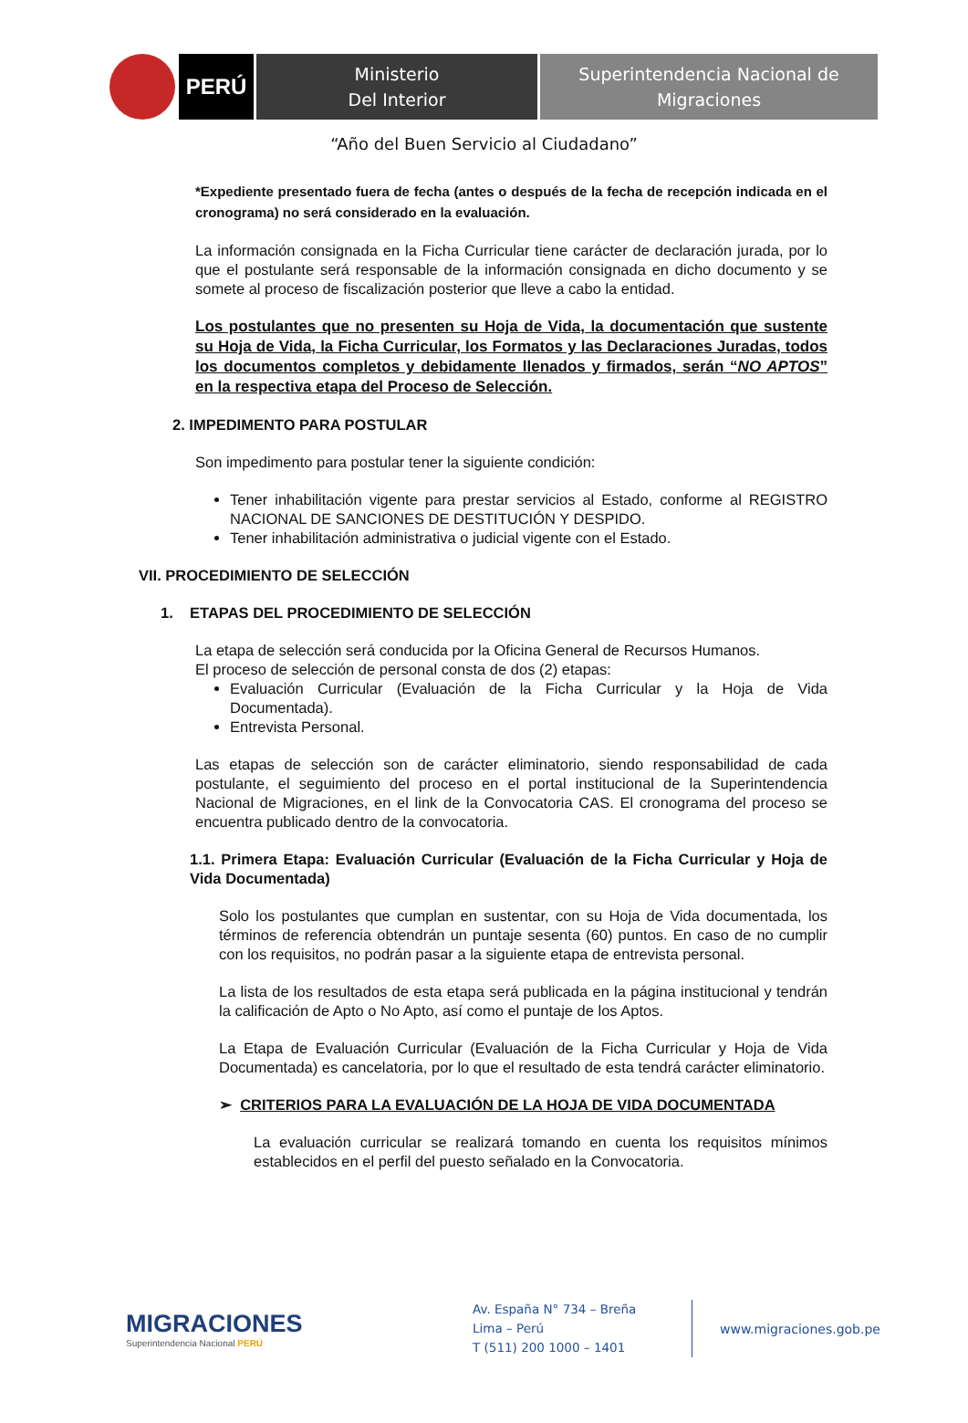PERÚ
Ministerio
Del Interior
Superintendencia Nacional de
Migraciones
“Año del Buen Servicio al Ciudadano”
*Expediente presentado fuera de fecha (antes o después de la fecha de recepción indicada en el cronograma) no será considerado en la evaluación.
La información consignada en la Ficha Curricular tiene carácter de declaración jurada, por lo que el postulante será responsable de la información consignada en dicho documento y se somete al proceso de fiscalización posterior que lleve a cabo la entidad.
Los postulantes que no presenten su Hoja de Vida, la documentación que sustente su Hoja de Vida, la Ficha Curricular, los Formatos y las Declaraciones Juradas, todos los documentos completos y debidamente llenados y firmados, serán “NO APTOS” en la respectiva etapa del Proceso de Selección.
2. IMPEDIMENTO PARA POSTULAR
Son impedimento para postular tener la siguiente condición:
Tener inhabilitación vigente para prestar servicios al Estado, conforme al REGISTRO NACIONAL DE SANCIONES DE DESTITUCIÓN Y DESPIDO.
Tener inhabilitación administrativa o judicial vigente con el Estado.
VII. PROCEDIMIENTO DE SELECCIÓN
1. ETAPAS DEL PROCEDIMIENTO DE SELECCIÓN
La etapa de selección será conducida por la Oficina General de Recursos Humanos.
El proceso de selección de personal consta de dos (2) etapas:
Evaluación Curricular (Evaluación de la Ficha Curricular y la Hoja de Vida Documentada).
Entrevista Personal.
Las etapas de selección son de carácter eliminatorio, siendo responsabilidad de cada postulante, el seguimiento del proceso en el portal institucional de la Superintendencia Nacional de Migraciones, en el link de la Convocatoria CAS. El cronograma del proceso se encuentra publicado dentro de la convocatoria.
1.1. Primera Etapa: Evaluación Curricular (Evaluación de la Ficha Curricular y Hoja de Vida Documentada)
Solo los postulantes que cumplan en sustentar, con su Hoja de Vida documentada, los términos de referencia obtendrán un puntaje sesenta (60) puntos. En caso de no cumplir con los requisitos, no podrán pasar a la siguiente etapa de entrevista personal.
La lista de los resultados de esta etapa será publicada en la página institucional y tendrán la calificación de Apto o No Apto, así como el puntaje de los Aptos.
La Etapa de Evaluación Curricular (Evaluación de la Ficha Curricular y Hoja de Vida Documentada) es cancelatoria, por lo que el resultado de esta tendrá carácter eliminatorio.
➢ CRITERIOS PARA LA EVALUACIÓN DE LA HOJA DE VIDA DOCUMENTADA
La evaluación curricular se realizará tomando en cuenta los requisitos mínimos establecidos en el perfil del puesto señalado en la Convocatoria.
MIGRACIONES
Superintendencia Nacional PERÚ
Av. España N° 734 – Breña
Lima – Perú
T (511) 200 1000 – 1401
www.migraciones.gob.pe